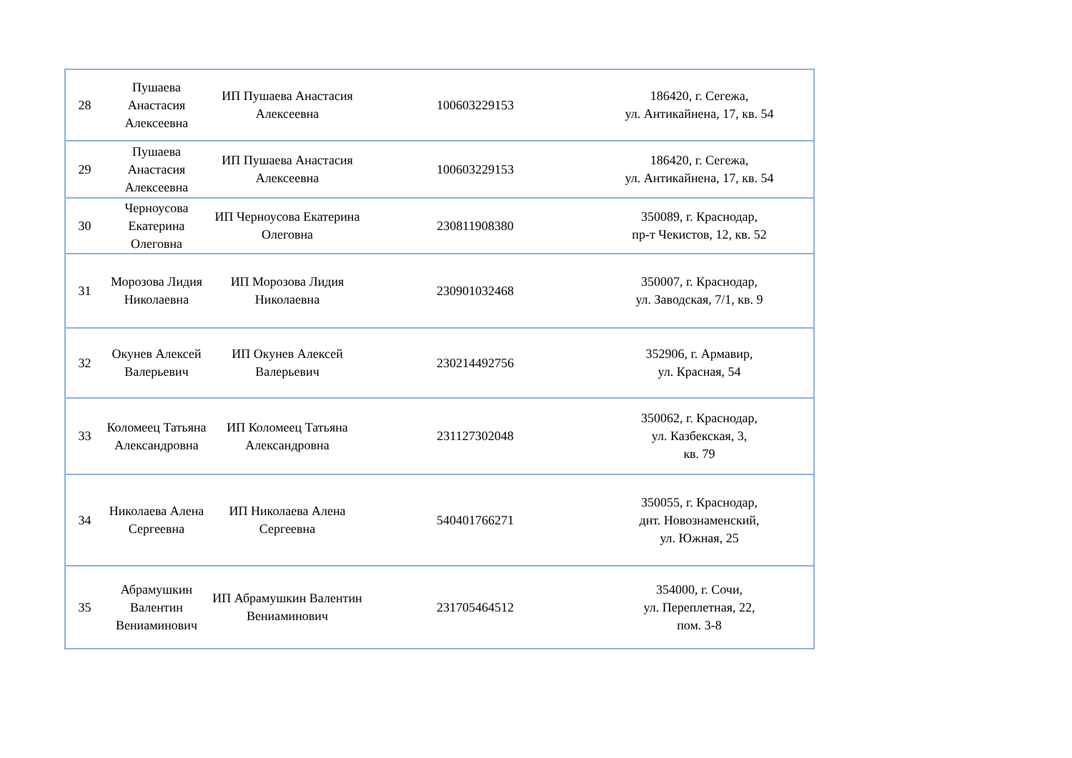| 28 | Пушаева Анастасия Алексеевна | ИП Пушаева Анастасия Алексеевна | 100603229153 | 186420, г. Сегежа, ул. Антикайнена, 17, кв. 54 |
| 29 | Пушаева Анастасия Алексеевна | ИП Пушаева Анастасия Алексеевна | 100603229153 | 186420, г. Сегежа, ул. Антикайнена, 17, кв. 54 |
| 30 | Черноусова Екатерина Олеговна | ИП Черноусова Екатерина Олеговна | 230811908380 | 350089, г. Краснодар, пр-т Чекистов, 12, кв. 52 |
| 31 | Морозова Лидия Николаевна | ИП Морозова Лидия Николаевна | 230901032468 | 350007, г. Краснодар, ул. Заводская, 7/1, кв. 9 |
| 32 | Окунев Алексей Валерьевич | ИП Окунев Алексей Валерьевич | 230214492756 | 352906, г. Армавир, ул. Красная, 54 |
| 33 | Коломеец Татьяна Александровна | ИП Коломеец Татьяна Александровна | 231127302048 | 350062, г. Краснодар, ул. Казбекская, 3, кв. 79 |
| 34 | Николаева Алена Сергеевна | ИП Николаева Алена Сергеевна | 540401766271 | 350055, г. Краснодар, днт. Новознаменский, ул. Южная, 25 |
| 35 | Абрамушкин Валентин Вениаминович | ИП Абрамушкин Валентин Вениаминович | 231705464512 | 354000, г. Сочи, ул. Переплетная, 22, пом. 3-8 |